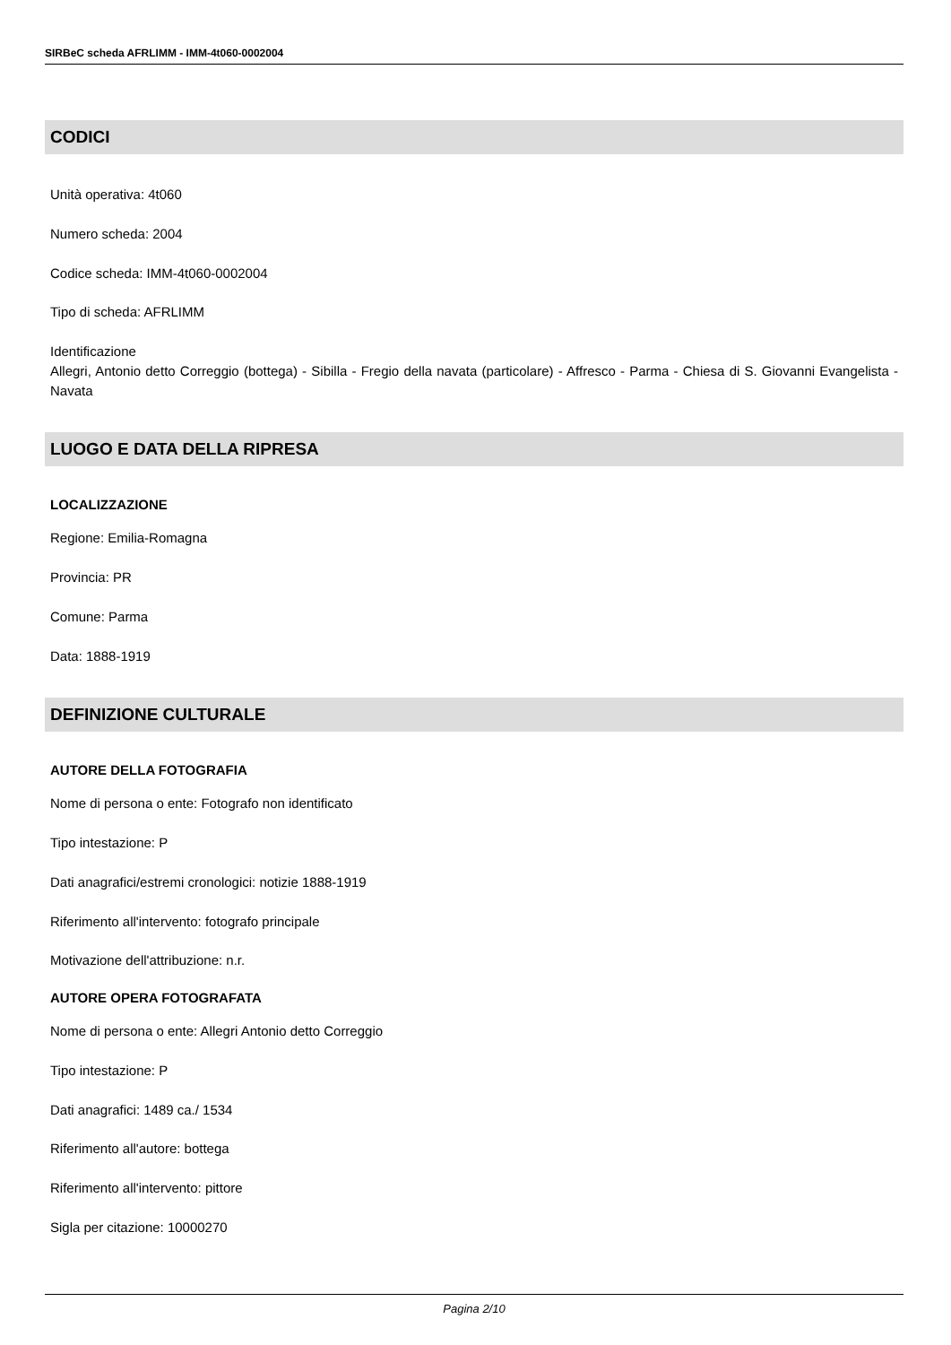SIRBeC scheda AFRLIMM - IMM-4t060-0002004
CODICI
Unità operativa: 4t060
Numero scheda: 2004
Codice scheda: IMM-4t060-0002004
Tipo di scheda: AFRLIMM
Identificazione
Allegri, Antonio detto Correggio (bottega) - Sibilla - Fregio della navata (particolare) - Affresco - Parma - Chiesa di S. Giovanni Evangelista - Navata
LUOGO E DATA DELLA RIPRESA
LOCALIZZAZIONE
Regione: Emilia-Romagna
Provincia: PR
Comune: Parma
Data: 1888-1919
DEFINIZIONE CULTURALE
AUTORE DELLA FOTOGRAFIA
Nome di persona o ente: Fotografo non identificato
Tipo intestazione: P
Dati anagrafici/estremi cronologici: notizie 1888-1919
Riferimento all'intervento: fotografo principale
Motivazione dell'attribuzione: n.r.
AUTORE OPERA FOTOGRAFATA
Nome di persona o ente: Allegri Antonio detto Correggio
Tipo intestazione: P
Dati anagrafici: 1489 ca./ 1534
Riferimento all'autore: bottega
Riferimento all'intervento: pittore
Sigla per citazione: 10000270
Pagina 2/10